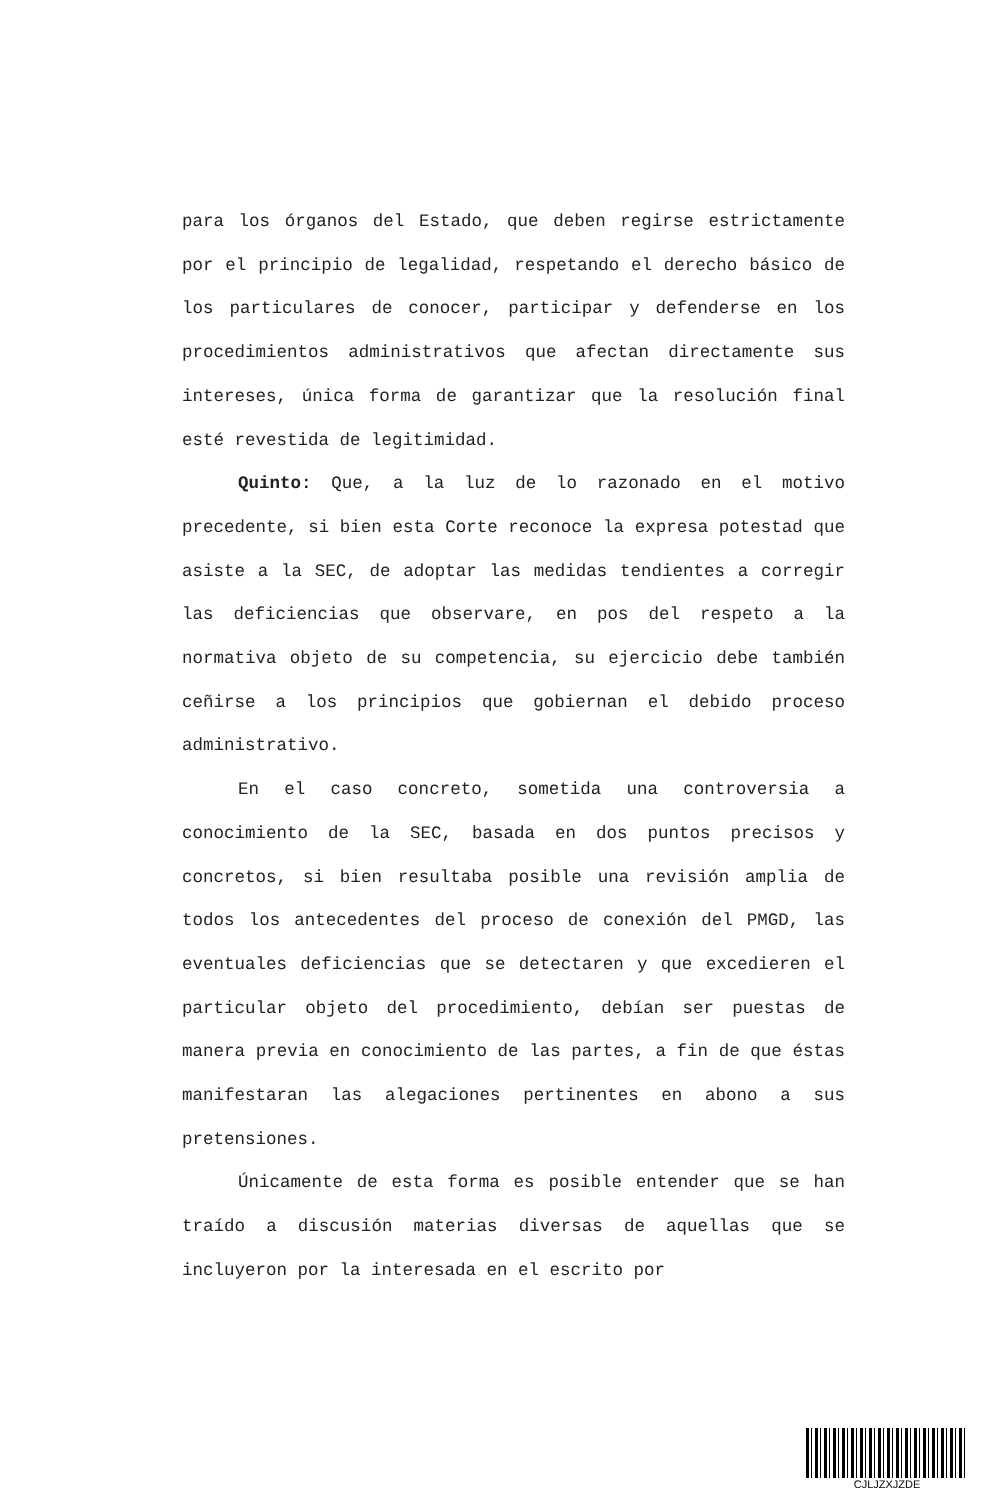para los órganos del Estado, que deben regirse estrictamente por el principio de legalidad, respetando el derecho básico de los particulares de conocer, participar y defenderse en los procedimientos administrativos que afectan directamente sus intereses, única forma de garantizar que la resolución final esté revestida de legitimidad.
Quinto: Que, a la luz de lo razonado en el motivo precedente, si bien esta Corte reconoce la expresa potestad que asiste a la SEC, de adoptar las medidas tendientes a corregir las deficiencias que observare, en pos del respeto a la normativa objeto de su competencia, su ejercicio debe también ceñirse a los principios que gobiernan el debido proceso administrativo.
En el caso concreto, sometida una controversia a conocimiento de la SEC, basada en dos puntos precisos y concretos, si bien resultaba posible una revisión amplia de todos los antecedentes del proceso de conexión del PMGD, las eventuales deficiencias que se detectaren y que excedieren el particular objeto del procedimiento, debían ser puestas de manera previa en conocimiento de las partes, a fin de que éstas manifestaran las alegaciones pertinentes en abono a sus pretensiones.
Únicamente de esta forma es posible entender que se han traído a discusión materias diversas de aquellas que se incluyeron por la interesada en el escrito por
CJLJZXJZDE